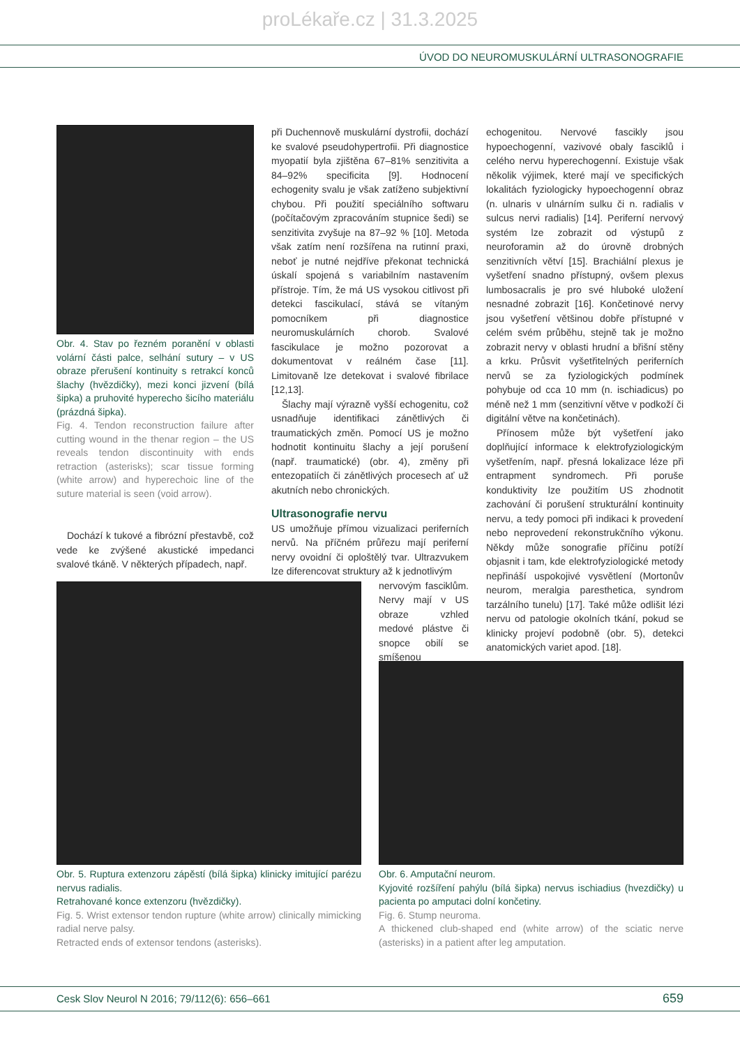proLékaře.cz | 31.3.2025
ÚVOD DO NEUROMUSKULÁRNÍ ULTRASONOGRAFIE
Obr. 4. Stav po řezném poranění v oblasti volární části palce, selhání sutury – v US obraze přerušení kontinuity s retrakcí konců šlachy (hvězdičky), mezi konci jizvení (bílá šipka) a pruhovité hyperecho šicího materiálu (prázdná šipka).
Fig. 4. Tendon reconstruction failure after cutting wound in the thenar region – the US reveals tendon discontinuity with ends retraction (asterisks); scar tissue forming (white arrow) and hyperechoic line of the suture material is seen (void arrow).
Dochází k tukové a fibrózní přestavbě, což vede ke zvýšené akustické impedanci svalové tkáně. V některých případech, např.
při Duchennově muskulární dystrofii, dochází ke svalové pseudohypertrofii. Při diagnostice myopatií byla zjištěna 67–81% senzitivita a 84–92% specificita [9]. Hodnocení echogenity svalu je však zatíženo subjektivní chybou. Při použití speciálního softwaru (počítačovým zpracováním stupnice šedi) se senzitivita zvyšuje na 87–92 % [10]. Metoda však zatím není rozšířena na rutinní praxi, neboť je nutné nejdříve překonat technická úskalí spojená s variabilním nastavením přístroje. Tím, že má US vysokou citlivost při detekci fascikulací, stává se vítaným pomocníkem při diagnostice neuromuskulárních chorob. Svalové fascikulace je možno pozorovat a dokumentovat v reálném čase [11]. Limitovaně lze detekovat i svalové fibrilace [12,13].
Šlachy mají výrazně vyšší echogenitu, což usnadňuje identifikaci zánětlivých či traumatických změn. Pomocí US je možno hodnotit kontinuitu šlachy a její porušení (např. traumatické) (obr. 4), změny při entezopatiích či zánětlivých procesech ať už akutních nebo chronických.
Ultrasonografie nervu
US umožňuje přímou vizualizaci periferních nervů. Na příčném průřezu mají periferní nervy ovoidní či oploštělý tvar. Ultrazvukem lze diferencovat struktury až k jednotlivým
nervovým fasciklům. Nervy mají v US obraze vzhled medové plástve či snopce obilí se smíšenou
echogenitou. Nervové fascikly jsou hypoechogenní, vazivové obaly fasciklů i celého nervu hyperechogenní. Existuje však několik výjimek, které mají ve specifických lokalitách fyziologicky hypoechogenní obraz (n. ulnaris v ulnárním sulku či n. radialis v sulcus nervi radialis) [14]. Periferní nervový systém lze zobrazit od výstupů z neuroforamin až do úrovně drobných senzitivních větví [15]. Brachiální plexus je vyšetření snadno přístupný, ovšem plexus lumbosacralis je pro své hluboké uložení nesnadné zobrazit [16]. Končetinové nervy jsou vyšetření většinou dobře přístupné v celém svém průběhu, stejně tak je možno zobrazit nervy v oblasti hrudní a břišní stěny a krku. Průsvit vyšetřitelných periferních nervů se za fyziologických podmínek pohybuje od cca 10 mm (n. ischiadicus) po méně než 1 mm (senzitivní větve v podkoží či digitální větve na končetinách).
Přínosem může být vyšetření jako doplňující informace k elektrofyziologickým vyšetřením, např. přesná lokalizace léze při entrapment syndromech. Při poruše konduktivity lze použitím US zhodnotit zachování či porušení strukturální kontinuity nervu, a tedy pomoci při indikaci k provedení nebo neprovedení rekonstrukčního výkonu. Někdy může sonografie příčinu potíží objasnit i tam, kde elektrofyziologické metody nepřináší uspokojivé vysvětlení (Mortonův neurom, meralgia paresthetica, syndrom tarzálního tunelu) [17]. Také může odlišit lézi nervu od patologie okolních tkání, pokud se klinicky projeví podobně (obr. 5), detekci anatomických variet apod. [18].
Obr. 5. Ruptura extenzoru zápěstí (bílá šipka) klinicky imitující parézu nervus radialis.
Retrahované konce extenzoru (hvězdičky).
Fig. 5. Wrist extensor tendon rupture (white arrow) clinically mimicking radial nerve palsy.
Retracted ends of extensor tendons (asterisks).
Obr. 6. Amputační neurom.
Kyjovité rozšíření pahýlu (bílá šipka) nervus ischiadius (hvezdičky) u pacienta po amputaci dolní končetiny.
Fig. 6. Stump neuroma.
A thickened club-shaped end (white arrow) of the sciatic nerve (asterisks) in a patient after leg amputation.
Cesk Slov Neurol N 2016; 79/112(6): 656–661 659